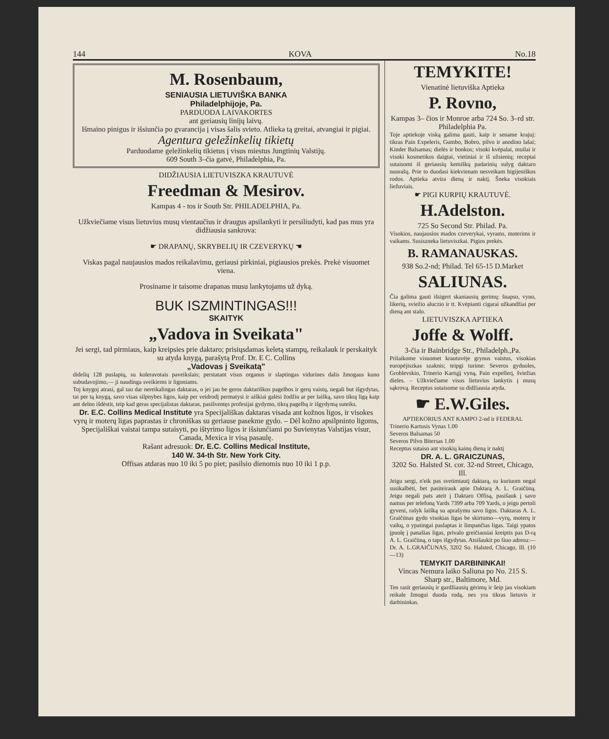144 KOVA No.18
M. Rosenbaum,
SENIAUSIA LIETUVIŠKA BANKA
Philadelphijoje, Pa.
PARDUODA LAIVAKORTES
ant geriausių linijų laivų.
Išmaino pinigus ir išsiunčia po gvarancija į visas šalis svieto. Atlieka tą greitai, atvangiai ir pigiai.
Agentura geležinkelių tikietų
Parduodame geležinkelių tikietus į visus miestus Jungtinių Valstijų.
609 South 3–čia gatvė, Philadelphia, Pa.
DIDŽIAUSIA LIETUVISZKA KRAUTUVĖ
Freedman & Mesirov.
Kampas 4 - tos ir South Str. PHILADELPHIA, Pa.
Užkviečiame visus lietuvius musų vientaučius ir draugus apsilankyti ir persiliudyti, kad pas mus yra didžiausia sankrova:
☛ DRAPANŲ, SKRYBELIŲ IR CZEVERYKŲ ☚
Viskas pagal naujausios mados reikalavimu, geriausi pirkiniai, pigiausios prekės. Prekė visuomet viena.
Prosiname ir taisome drapanas musu lankytojams už dyką.
BUK ISZMINTINGAS!!!
SKAITYK
„Vadova in Sveikata"
Jei sergi, tad pirmiaus, kaip kreipsies prie daktaro; prisiųsdamas keletą stampų, reikalauk ir perskaityk su atyda knygą, parašytą Prof. Dr. E C. Collins
„Vadovas į Sveikatą"
didelių 128 puslapių, su koleravotais paveikslais; perstatant visus organus ir slaptingas vidurines dalis žmogaus kuno subudavojimo,— ji naudinga sveikiems ir ligoniams.
Toj knygoj atrasi, gal tau dar nereikalingas daktaras, o jei jau be geros daktariškos pagelbos ir gerų vaistų, negali but išgydytas, tai per tą knygą, savo visas silpnybes ligos, kaip per veidrodį permatysi ir aiškiai galėsi žodžiu ar per laišką, savo tikrą ligą kaip ant delno išdėstit, teip kad geras specijalistas daktaras, pasišventęs profesijai gydymo, tikrą pagelbą ir išgydymą suteiks.
Dr. E.C. Collins Medical Institute yra Specijališkas daktaras visada ant kožnos ligos, ir visokes vyrų ir moterų ligas paprastas ir chroniškas su geriause pasekme gydo. – Dėl kožno apsilpninto ligoms, Specijališkai vaistai tampa sutaisyti, po ištyrimo ligos ir išsiunčiami po Suvienytas Valstijas visur, Canada, Mexica ir visą pasaulę.
Rašant adresuok: Dr. E.C. Collins Medical Institute,
140 W. 34-th Str. New York City.
Offisas atdaras nuo 10 iki 5 po piet; pasilsio dienomis nuo 10 iki 1 p.p.
TEMYKITE!
Vienatinė lietuviška Aptieka
P. Rovno,
Kampas 3– čios ir Monroe arba 724 So. 3–rd str. Philadelphia Pa.
Toje aptiekoje viską galima gauti, kaip ir sename krajuj: tikras Pain Expeleris, Gumbo, Bobro, pilvo ir anodino lašai; Kinder Balsamas; dielės ir bonkos; visoki kvėpalai, muilai ir visoki kosmetikos daigtai, vietiniai ir iš užsienių; receptai sutaisomi iš geriausių kemiškų padarinių sulyg daktaro nuorašų. Prie to duodasi kiekvienam nesveikam higijeniškos rodos. Aptieka atvira dieną ir naktį. Šneka visokiais liežuviais.
☛ PIGI KURPIŲ KRAUTUVĖ.
H.Adelston.
725 So Second Str. Philad. Pa.
Visokios, naujausios mados czeverykai, vyrams, moterims ir vaikams. Susiszneka lietuviszkai. Pigios prekės.
B. RAMANAUSKAS.
938 So.2-nd; Philad. Tel 65-15 D.Market
SALIUNAS.
Čia galima gauti išsigert skaniausių gerimų: šnapso, vyno, likerių, sviežio aluczio ir tt. Kvėpianti cigarai užkandžiai per dieną ant stalo.
LIETUVISZKA APTIEKA
Joffe & Wolff.
3-čia ir Bainbridge Str., Philadelph.,Pa.
Prilaikome visuomet krautuvėje grynus vaistus, visokias europėjiszkas szaknis; teipgi turime: Severos gyduoles, Groblevskio, Trinerio Kartųjį vyną, Pain expellerį, šviežias dieles. – Užkviečiame visus lietuvius lankytis į musų sąkrovą. Receptus sutaisome su didžiausia atyda.
☛ E.W.Giles.
APTIEKORIUS ANT KAMPO 2-nd ir FEDERAL
Trinerio Kartusis Vynas 1.00
Severos Balsamas 50
Severos Pilvo Bitersas 1.00
Receptus sutaiso ant visokių kainų dieną ir naktį
DR. A. L. GRAICZUNAS,
3202 So. Halsted St. cor. 32-nd Street, Chicago, Ill.
Jeigu sergi, n'eik pas svetimtautį daktarą, su kuriuom negal susikalbėti, bet pasiteirauk apie Daktarą A. L. Graičūną. Jeigu negali pats ateit į Daktaro Offisą, pasišauk į savo namus per telefoną Yards 7399 arba 709 Yards, o jeigu pertoli gyveni, rašyk laišką su aprašymu savo ligos. Daktaras A. L. Graičūnas gydo visokias ligas be skirtumo—vyrų, moterų ir vaikų, o ypatingai paslaptas ir limpančias ligas. Taigi ypatos įpuolę į panašias ligas, privalo greičiausiai kreiptis pas D-rą A. L. Graičūną, o taps išgydytas. Atsišaukit po šiuo adresu:—Dr. A. L.GRAIČUNAS, 3202 So. Halsted, Chicago, Ill. (10—13)
TEMYKIT DARBININKAI!
Vincas Nemura laiko Saliuna po No. 215 S. Sharp str., Baltimore, Md.
Ten rasit geriausių ir gardžiausių gėrimų ir šeip jau visokiam reikale žmogui duoda rodą, nes yra tikras lietuvis ir darbininkas.